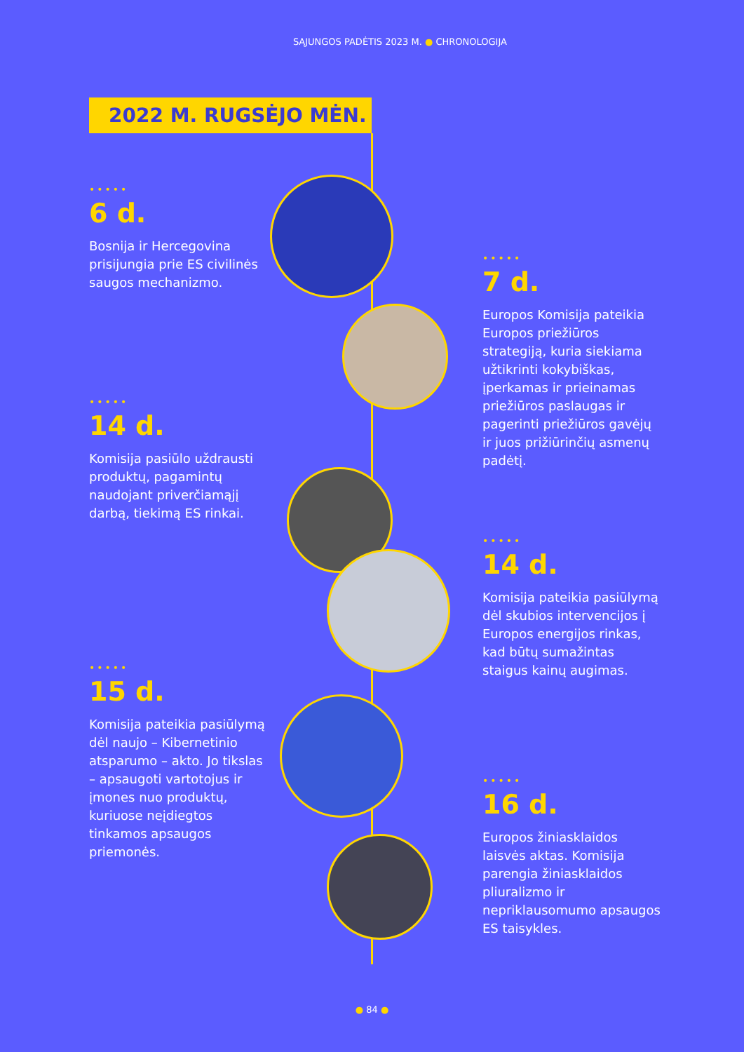SĄJUNGOS PADĖTIS 2023 M. ● CHRONOLOGIJA
2022 M. RUGSĖJO MĖN.
•••••
6 d.
Bosnija ir Hercegovina prisijungia prie ES civilinės saugos mechanizmo.
•••••
7 d.
Europos Komisija pateikia Europos priežiūros strategiją, kuria siekiama užtikrinti kokybiškas, įperkamas ir prieinamas priežiūros paslaugas ir pagerinti priežiūros gavėjų ir juos prižiūrinčių asmenų padėtį.
•••••
14 d.
Komisija pasiūlo uždrausti produktų, pagamintų naudojant priverčiamąjį darbą, tiekimą ES rinkai.
•••••
14 d.
Komisija pateikia pasiūlymą dėl skubios intervencijos į Europos energijos rinkas, kad būtų sumažintas staigus kainų augimas.
•••••
15 d.
Komisija pateikia pasiūlymą dėl naujo – Kibernetinio atsparumo – akto. Jo tikslas – apsaugoti vartotojus ir įmones nuo produktų, kuriuose neįdiegtos tinkamos apsaugos priemonės.
•••••
16 d.
Europos žiniasklaidos laisvės aktas. Komisija parengia žiniasklaidos pliuralizmo ir nepriklausomumo apsaugos ES taisykles.
● 84 ●